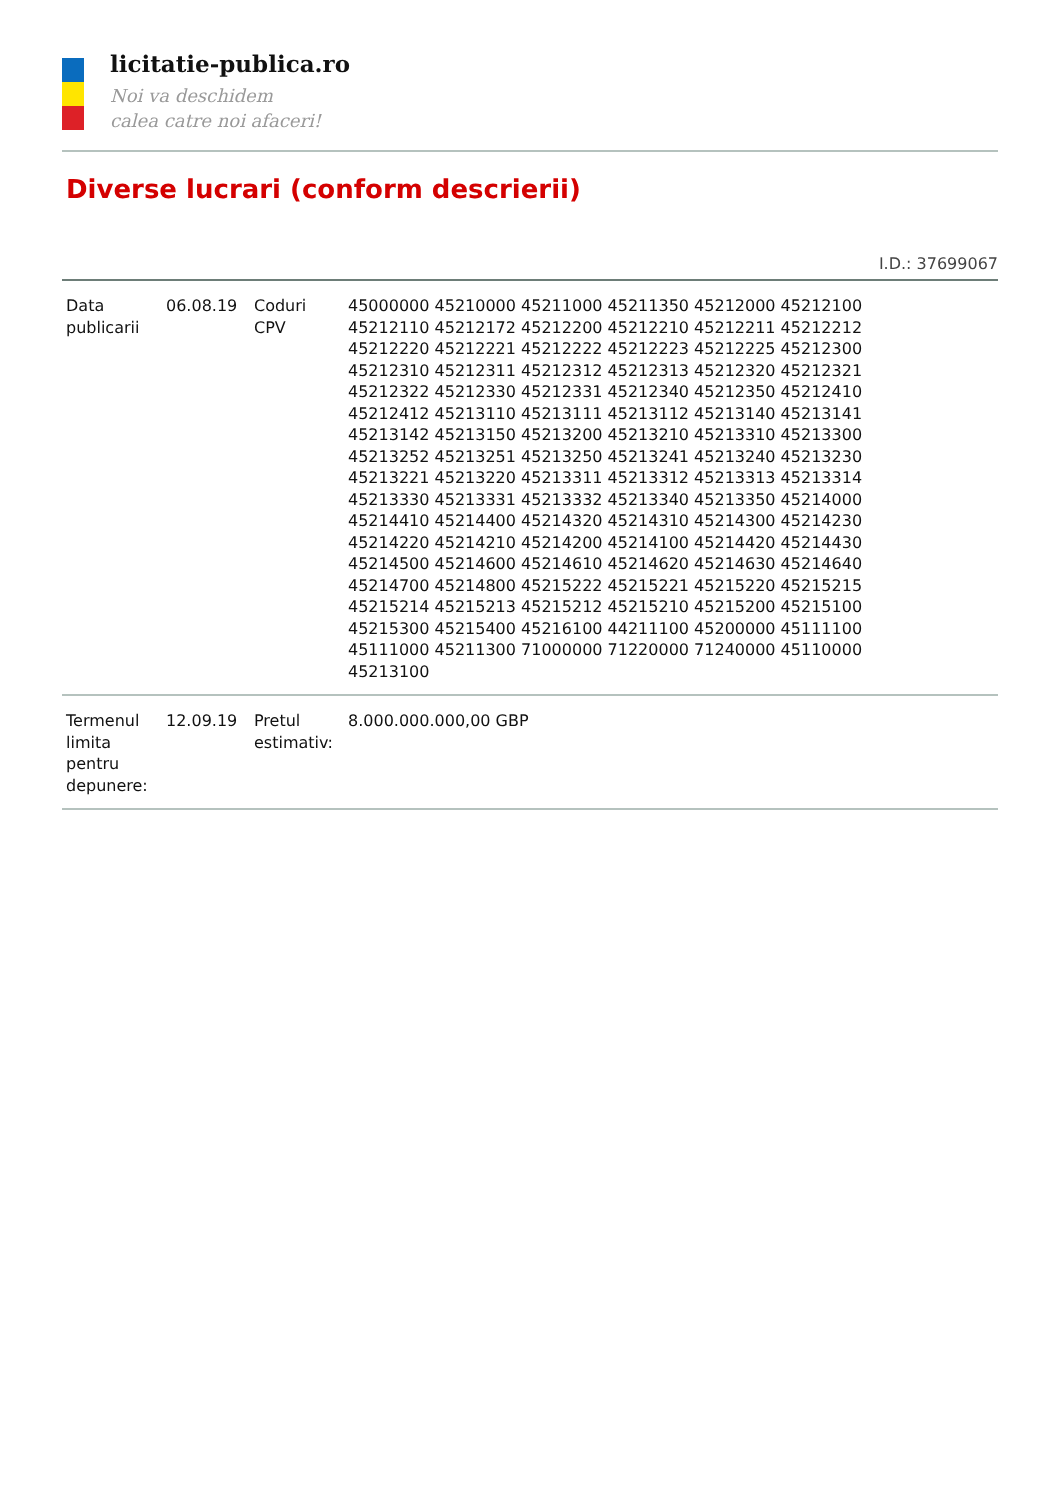licitatie-publica.ro
Noi va deschidem
calea catre noi afaceri!
Diverse lucrari (conform descrierii)
I.D.: 37699067
| Data publicarii | 06.08.19 | Coduri CPV | 45000000 45210000 45211000 45211350 45212000 45212100 45212110 45212172 45212200 45212210 45212211 45212212 45212220 45212221 45212222 45212223 45212225 45212300 45212310 45212311 45212312 45212313 45212320 45212321 45212322 45212330 45212331 45212340 45212350 45212410 45212412 45213110 45213111 45213112 45213140 45213141 45213142 45213150 45213200 45213210 45213310 45213300 45213252 45213251 45213250 45213241 45213240 45213230 45213221 45213220 45213311 45213312 45213313 45213314 45213330 45213331 45213332 45213340 45213350 45214000 45214410 45214400 45214320 45214310 45214300 45214230 45214220 45214210 45214200 45214100 45214420 45214430 45214500 45214600 45214610 45214620 45214630 45214640 45214700 45214800 45215222 45215221 45215220 45215215 45215214 45215213 45215212 45215210 45215200 45215100 45215300 45215400 45216100 44211100 45200000 45111100 45111000 45211300 71000000 71220000 71240000 45110000 45213100 |
| Termenul limita pentru depunere: | 12.09.19 | Pretul estimativ: | 8.000.000.000,00 GBP |